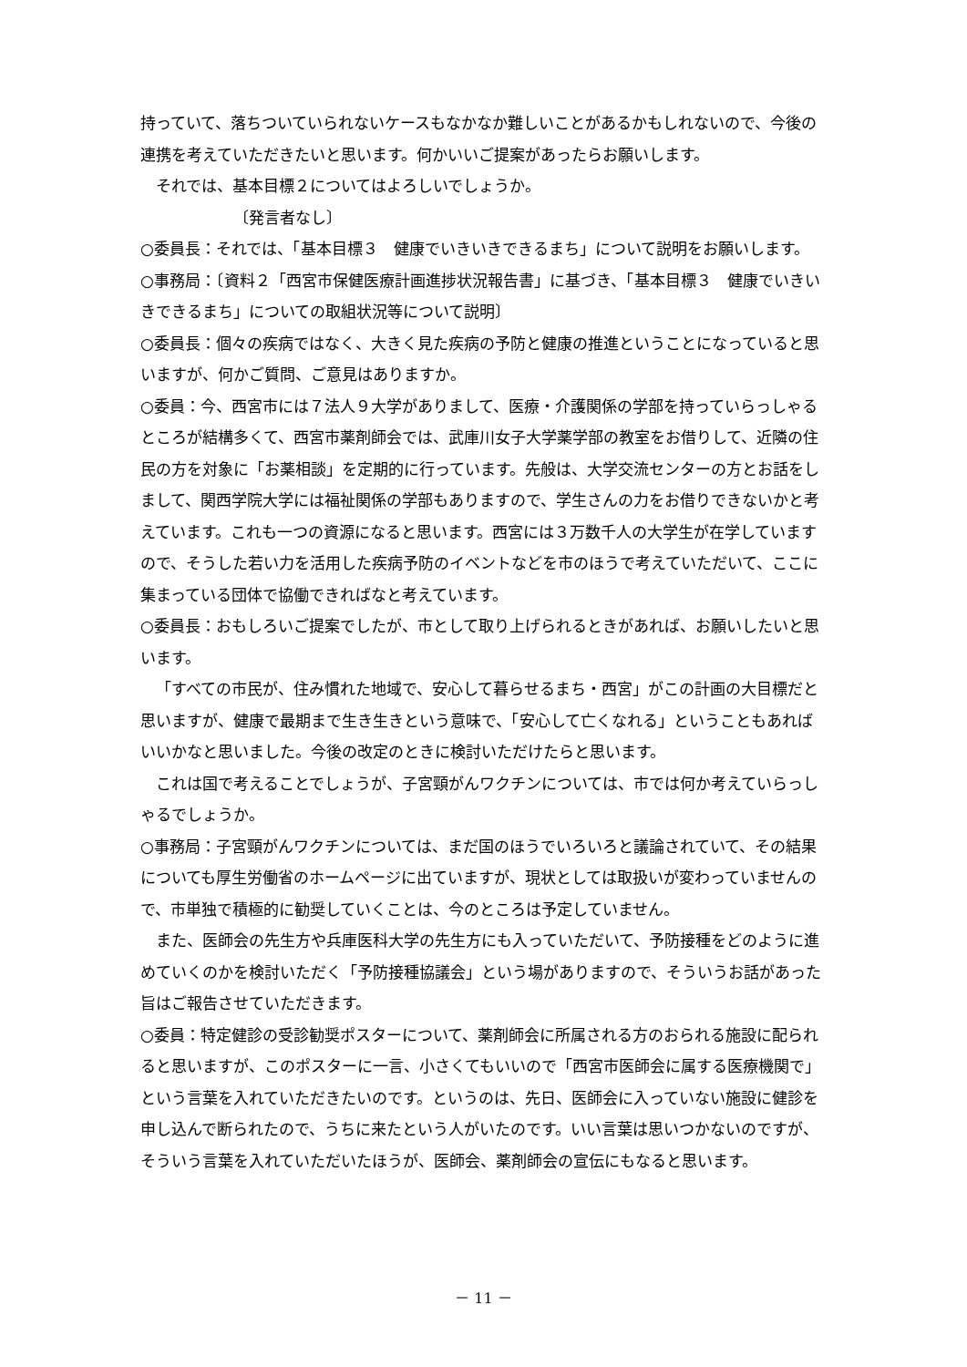持っていて、落ちついていられないケースもなかなか難しいことがあるかもしれないので、今後の連携を考えていただきたいと思います。何かいいご提案があったらお願いします。
それでは、基本目標２についてはよろしいでしょうか。
〔発言者なし〕
○委員長：それでは、「基本目標３　健康でいきいきできるまち」について説明をお願いします。
○事務局：〔資料２「西宮市保健医療計画進捗状況報告書」に基づき、「基本目標３　健康でいきいきできるまち」についての取組状況等について説明〕
○委員長：個々の疾病ではなく、大きく見た疾病の予防と健康の推進ということになっていると思いますが、何かご質問、ご意見はありますか。
○委員：今、西宮市には７法人９大学がありまして、医療・介護関係の学部を持っていらっしゃるところが結構多くて、西宮市薬剤師会では、武庫川女子大学薬学部の教室をお借りして、近隣の住民の方を対象に「お薬相談」を定期的に行っています。先般は、大学交流センターの方とお話をしまして、関西学院大学には福祉関係の学部もありますので、学生さんの力をお借りできないかと考えています。これも一つの資源になると思います。西宮には３万数千人の大学生が在学していますので、そうした若い力を活用した疾病予防のイベントなどを市のほうで考えていただいて、ここに集まっている団体で協働できればなと考えています。
○委員長：おもしろいご提案でしたが、市として取り上げられるときがあれば、お願いしたいと思います。
「すべての市民が、住み慣れた地域で、安心して暮らせるまち・西宮」がこの計画の大目標だと思いますが、健康で最期まで生き生きという意味で、「安心して亡くなれる」ということもあればいいかなと思いました。今後の改定のときに検討いただけたらと思います。
これは国で考えることでしょうが、子宮頸がんワクチンについては、市では何か考えていらっしゃるでしょうか。
○事務局：子宮頸がんワクチンについては、まだ国のほうでいろいろと議論されていて、その結果についても厚生労働省のホームページに出ていますが、現状としては取扱いが変わっていませんので、市単独で積極的に勧奨していくことは、今のところは予定していません。
また、医師会の先生方や兵庫医科大学の先生方にも入っていただいて、予防接種をどのように進めていくのかを検討いただく「予防接種協議会」という場がありますので、そういうお話があった旨はご報告させていただきます。
○委員：特定健診の受診勧奨ポスターについて、薬剤師会に所属される方のおられる施設に配られると思いますが、このポスターに一言、小さくてもいいので「西宮市医師会に属する医療機関で」という言葉を入れていただきたいのです。というのは、先日、医師会に入っていない施設に健診を申し込んで断られたので、うちに来たという人がいたのです。いい言葉は思いつかないのですが、そういう言葉を入れていただいたほうが、医師会、薬剤師会の宣伝にもなると思います。
－ 11 －